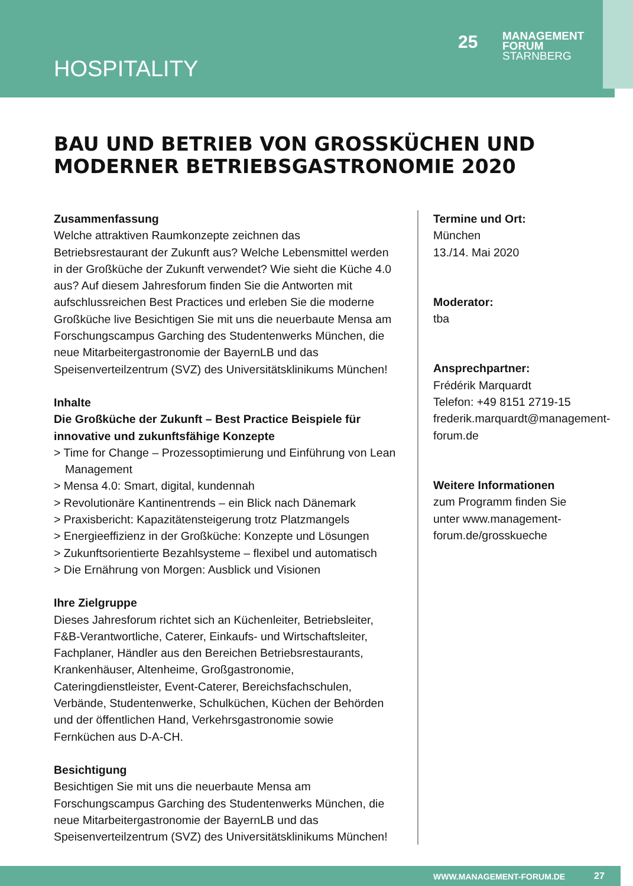HOSPITALITY
25 MANAGEMENT
FORUM
STARNBERG
BAU UND BETRIEB VON GROSSKÜCHEN UND
MODERNER BETRIEBSGASTRONOMIE 2020
Zusammenfassung
Welche attraktiven Raumkonzepte zeichnen das Betriebsrestaurant der Zukunft aus? Welche Lebensmittel werden in der Großküche der Zukunft verwendet? Wie sieht die Küche 4.0 aus? Auf diesem Jahresforum finden Sie die Antworten mit aufschlussreichen Best Practices und erleben Sie die moderne Großküche live Besichtigen Sie mit uns die neuerbaute Mensa am Forschungscampus Garching des Studentenwerks München, die neue Mitarbeitergastronomie der BayernLB und das Speisenverteilzentrum (SVZ) des Universitätsklinikums München!
Inhalte
Die Großküche der Zukunft – Best Practice Beispiele für innovative und zukunftsfähige Konzepte
> Time for Change – Prozessoptimierung und Einführung von Lean Management
> Mensa 4.0: Smart, digital, kundennah
> Revolutionäre Kantinentrends – ein Blick nach Dänemark
> Praxisbericht: Kapazitätensteigerung trotz Platzmangels
> Energieeffizienz in der Großküche: Konzepte und Lösungen
> Zukunftsorientierte Bezahlsysteme – flexibel und automatisch
> Die Ernährung von Morgen: Ausblick und Visionen
Ihre Zielgruppe
Dieses Jahresforum richtet sich an Küchenleiter, Betriebsleiter, F&B-Verantwortliche, Caterer, Einkaufs- und Wirtschaftsleiter, Fachplaner, Händler aus den Bereichen Betriebsrestaurants, Krankenhäuser, Altenheime, Großgastronomie, Cateringdienstleister, Event-Caterer, Bereichsfachschulen, Verbände, Studentenwerke, Schulküchen, Küchen der Behörden und der öffentlichen Hand, Verkehrsgastronomie sowie Fernküchen aus D-A-CH.
Besichtigung
Besichtigen Sie mit uns die neuerbaute Mensa am Forschungscampus Garching des Studentenwerks München, die neue Mitarbeitergastronomie der BayernLB und das Speisenverteilzentrum (SVZ) des Universitätsklinikums München!
Termine und Ort:
München
13./14. Mai 2020
Moderator:
tba
Ansprechpartner:
Frédérik Marquardt
Telefon: +49 8151 2719-15
frederik.marquardt@management-forum.de
Weitere Informationen
zum Programm finden Sie unter www.management-forum.de/grosskueche
WWW.MANAGEMENT-FORUM.DE 27